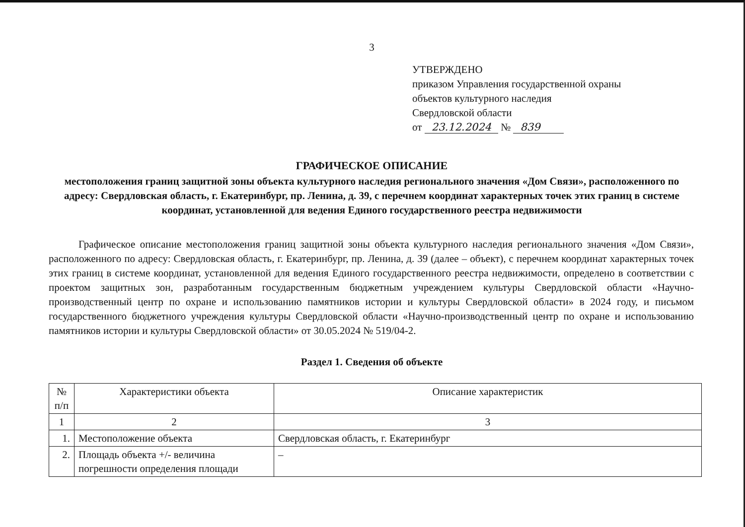3
УТВЕРЖДЕНО
приказом Управления государственной охраны
объектов культурного наследия
Свердловской области
от 23.12.2024 № 839
ГРАФИЧЕСКОЕ ОПИСАНИЕ
местоположения границ защитной зоны объекта культурного наследия регионального значения «Дом Связи», расположенного по адресу: Свердловская область, г. Екатеринбург, пр. Ленина, д. 39, с перечнем координат характерных точек этих границ в системе координат, установленной для ведения Единого государственного реестра недвижимости
Графическое описание местоположения границ защитной зоны объекта культурного наследия регионального значения «Дом Связи», расположенного по адресу: Свердловская область, г. Екатеринбург, пр. Ленина, д. 39 (далее – объект), с перечнем координат характерных точек этих границ в системе координат, установленной для ведения Единого государственного реестра недвижимости, определено в соответствии с проектом защитных зон, разработанным государственным бюджетным учреждением культуры Свердловской области «Научно-производственный центр по охране и использованию памятников истории и культуры Свердловской области» в 2024 году, и письмом государственного бюджетного учреждения культуры Свердловской области «Научно-производственный центр по охране и использованию памятников истории и культуры Свердловской области» от 30.05.2024 № 519/04-2.
Раздел 1. Сведения об объекте
| № п/п | Характеристики объекта | Описание характеристик |
| --- | --- | --- |
| 1 | 2 | 3 |
| 1. | Местоположение объекта | Свердловская область, г. Екатеринбург |
| 2. | Площадь объекта +/- величина погрешности определения площади | – |